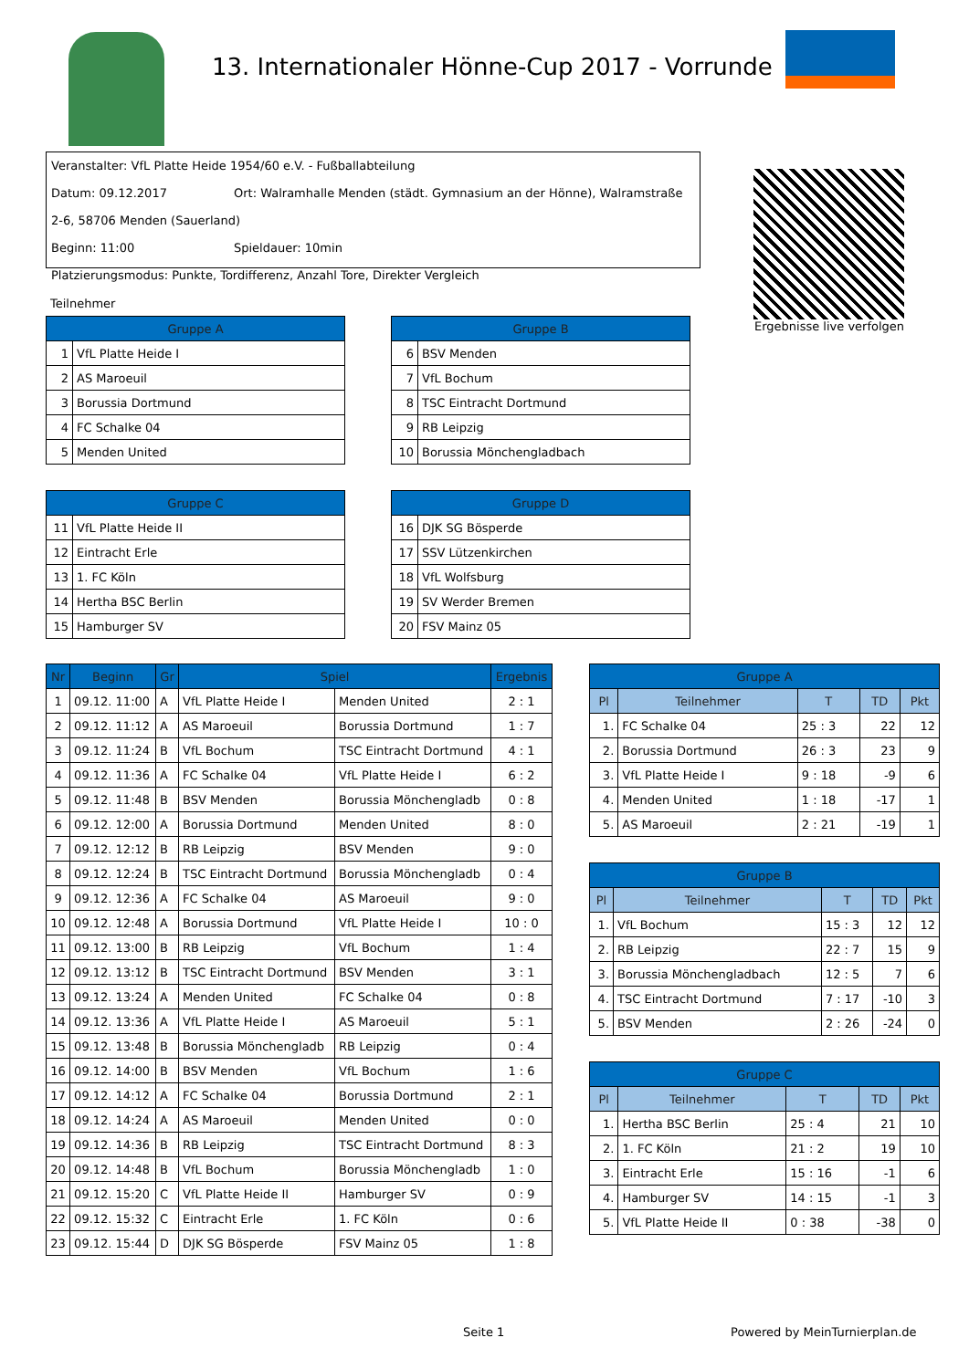13. Internationaler Hönne-Cup 2017 - Vorrunde
Veranstalter: VfL Platte Heide 1954/60 e.V. - Fußballabteilung
Datum: 09.12.2017 Ort: Walramhalle Menden (städt. Gymnasium an der Hönne), Walramstraße 2-6, 58706 Menden (Sauerland)
Beginn: 11:00 Spieldauer: 10min
Platzierungsmodus: Punkte, Tordifferenz, Anzahl Tore, Direkter Vergleich
Ergebnisse live verfolgen
Teilnehmer
| Gruppe A | |
| --- | --- |
| 1 | VfL Platte Heide I |
| 2 | AS Maroeuil |
| 3 | Borussia Dortmund |
| 4 | FC Schalke 04 |
| 5 | Menden United |
| Gruppe B | |
| --- | --- |
| 6 | BSV Menden |
| 7 | VfL Bochum |
| 8 | TSC Eintracht Dortmund |
| 9 | RB Leipzig |
| 10 | Borussia Mönchengladbach |
| Gruppe C | |
| --- | --- |
| 11 | VfL Platte Heide II |
| 12 | Eintracht Erle |
| 13 | 1. FC Köln |
| 14 | Hertha BSC Berlin |
| 15 | Hamburger SV |
| Gruppe D | |
| --- | --- |
| 16 | DJK SG Bösperde |
| 17 | SSV Lützenkirchen |
| 18 | VfL Wolfsburg |
| 19 | SV Werder Bremen |
| 20 | FSV Mainz 05 |
| Nr | Beginn | Gr | Spiel | | Ergebnis |
| --- | --- | --- | --- | --- | --- |
| 1 | 09.12. 11:00 | A | VfL Platte Heide I | Menden United | 2 : 1 |
| 2 | 09.12. 11:12 | A | AS Maroeuil | Borussia Dortmund | 1 : 7 |
| 3 | 09.12. 11:24 | B | VfL Bochum | TSC Eintracht Dortmund | 4 : 1 |
| 4 | 09.12. 11:36 | A | FC Schalke 04 | VfL Platte Heide I | 6 : 2 |
| 5 | 09.12. 11:48 | B | BSV Menden | Borussia Mönchengladb | 0 : 8 |
| 6 | 09.12. 12:00 | A | Borussia Dortmund | Menden United | 8 : 0 |
| 7 | 09.12. 12:12 | B | RB Leipzig | BSV Menden | 9 : 0 |
| 8 | 09.12. 12:24 | B | TSC Eintracht Dortmund | Borussia Mönchengladb | 0 : 4 |
| 9 | 09.12. 12:36 | A | FC Schalke 04 | AS Maroeuil | 9 : 0 |
| 10 | 09.12. 12:48 | A | Borussia Dortmund | VfL Platte Heide I | 10 : 0 |
| 11 | 09.12. 13:00 | B | RB Leipzig | VfL Bochum | 1 : 4 |
| 12 | 09.12. 13:12 | B | TSC Eintracht Dortmund | BSV Menden | 3 : 1 |
| 13 | 09.12. 13:24 | A | Menden United | FC Schalke 04 | 0 : 8 |
| 14 | 09.12. 13:36 | A | VfL Platte Heide I | AS Maroeuil | 5 : 1 |
| 15 | 09.12. 13:48 | B | Borussia Mönchengladb | RB Leipzig | 0 : 4 |
| 16 | 09.12. 14:00 | B | BSV Menden | VfL Bochum | 1 : 6 |
| 17 | 09.12. 14:12 | A | FC Schalke 04 | Borussia Dortmund | 2 : 1 |
| 18 | 09.12. 14:24 | A | AS Maroeuil | Menden United | 0 : 0 |
| 19 | 09.12. 14:36 | B | RB Leipzig | TSC Eintracht Dortmund | 8 : 3 |
| 20 | 09.12. 14:48 | B | VfL Bochum | Borussia Mönchengladb | 1 : 0 |
| 21 | 09.12. 15:20 | C | VfL Platte Heide II | Hamburger SV | 0 : 9 |
| 22 | 09.12. 15:32 | C | Eintracht Erle | 1. FC Köln | 0 : 6 |
| 23 | 09.12. 15:44 | D | DJK SG Bösperde | FSV Mainz 05 | 1 : 8 |
| Gruppe A | | | | |
| --- | --- | --- | --- | --- |
| Pl | Teilnehmer | T | TD | Pkt |
| 1. | FC Schalke 04 | 25 : 3 | 22 | 12 |
| 2. | Borussia Dortmund | 26 : 3 | 23 | 9 |
| 3. | VfL Platte Heide I | 9 : 18 | -9 | 6 |
| 4. | Menden United | 1 : 18 | -17 | 1 |
| 5. | AS Maroeuil | 2 : 21 | -19 | 1 |
| Gruppe B | | | | |
| --- | --- | --- | --- | --- |
| Pl | Teilnehmer | T | TD | Pkt |
| 1. | VfL Bochum | 15 : 3 | 12 | 12 |
| 2. | RB Leipzig | 22 : 7 | 15 | 9 |
| 3. | Borussia Mönchengladbach | 12 : 5 | 7 | 6 |
| 4. | TSC Eintracht Dortmund | 7 : 17 | -10 | 3 |
| 5. | BSV Menden | 2 : 26 | -24 | 0 |
| Gruppe C | | | | |
| --- | --- | --- | --- | --- |
| Pl | Teilnehmer | T | TD | Pkt |
| 1. | Hertha BSC Berlin | 25 : 4 | 21 | 10 |
| 2. | 1. FC Köln | 21 : 2 | 19 | 10 |
| 3. | Eintracht Erle | 15 : 16 | -1 | 6 |
| 4. | Hamburger SV | 14 : 15 | -1 | 3 |
| 5. | VfL Platte Heide II | 0 : 38 | -38 | 0 |
Seite 1 Powered by MeinTurnierplan.de